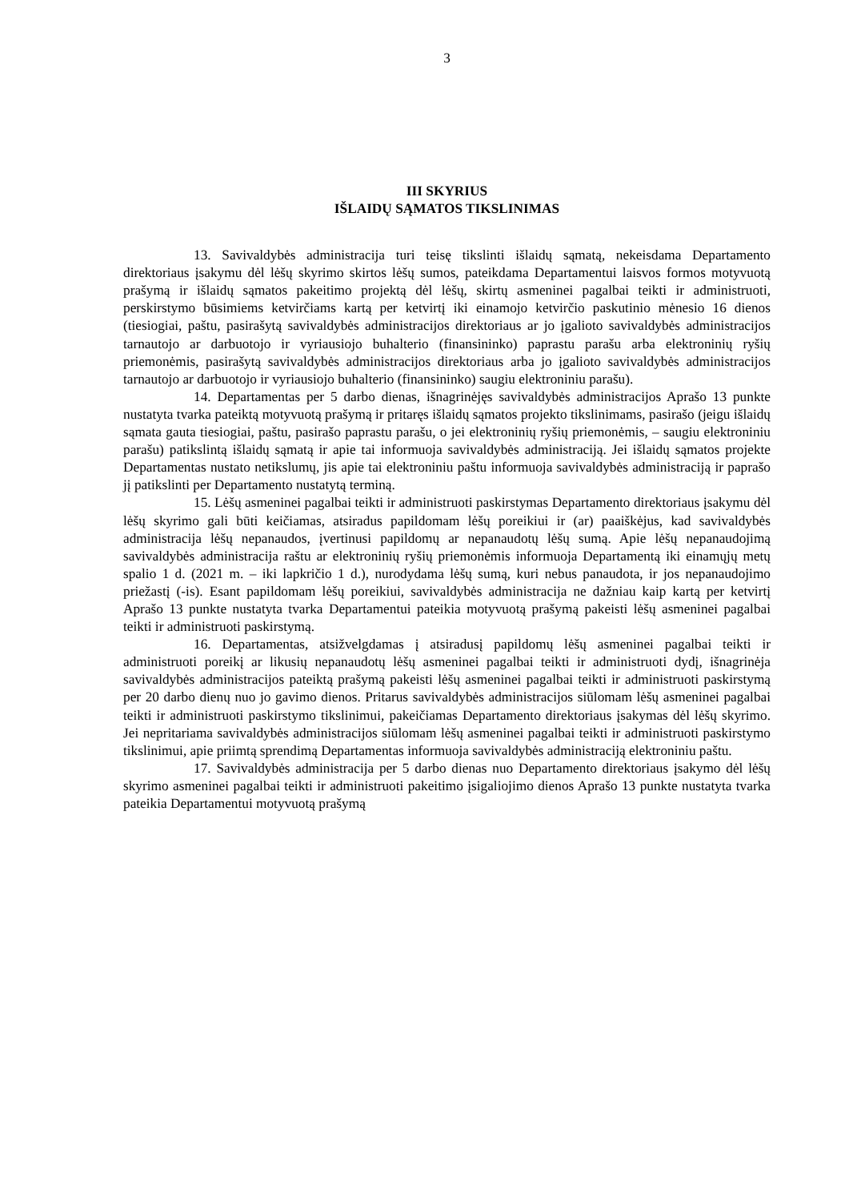3
III SKYRIUS
IŠLAIDŲ SĄMATOS TIKSLINIMAS
13. Savivaldybės administracija turi teisę tikslinti išlaidų sąmatą, nekeisdama Departamento direktoriaus įsakymu dėl lėšų skyrimo skirtos lėšų sumos, pateikdama Departamentui laisvos formos motyvuotą prašymą ir išlaidų sąmatos pakeitimo projektą dėl lėšų, skirtų asmeninei pagalbai teikti ir administruoti, perskirstymo būsimiems ketvirčiams kartą per ketvirtį iki einamojo ketvirčio paskutinio mėnesio 16 dienos (tiesiogiai, paštu, pasirašytą savivaldybės administracijos direktoriaus ar jo įgalioto savivaldybės administracijos tarnautojo ar darbuotojo ir vyriausiojo buhalterio (finansininko) paprastu parašu arba elektroninių ryšių priemonėmis, pasirašytą savivaldybės administracijos direktoriaus arba jo įgalioto savivaldybės administracijos tarnautojo ar darbuotojo ir vyriausiojo buhalterio (finansininko) saugiu elektroniniu parašu).
14. Departamentas per 5 darbo dienas, išnagrinėjęs savivaldybės administracijos Aprašo 13 punkte nustatyta tvarka pateiktą motyvuotą prašymą ir pritaręs išlaidų sąmatos projekto tikslinimams, pasirašo (jeigu išlaidų sąmata gauta tiesiogiai, paštu, pasirašo paprastu parašu, o jei elektroninių ryšių priemonėmis, – saugiu elektroniniu parašu) patikslintą išlaidų sąmatą ir apie tai informuoja savivaldybės administraciją. Jei išlaidų sąmatos projekte Departamentas nustato netikslumų, jis apie tai elektroniniu paštu informuoja savivaldybės administraciją ir paprašo jį patikslinti per Departamento nustatytą terminą.
15. Lėšų asmeninei pagalbai teikti ir administruoti paskirstymas Departamento direktoriaus įsakymu dėl lėšų skyrimo gali būti keičiamas, atsiradus papildomam lėšų poreikiui ir (ar) paaiškėjus, kad savivaldybės administracija lėšų nepanaudos, įvertinusi papildomų ar nepanaudotų lėšų sumą. Apie lėšų nepanaudojimą savivaldybės administracija raštu ar elektroninių ryšių priemonėmis informuoja Departamentą iki einamųjų metų spalio 1 d. (2021 m. – iki lapkričio 1 d.), nurodydama lėšų sumą, kuri nebus panaudota, ir jos nepanaudojimo priežastį (-is). Esant papildomam lėšų poreikiui, savivaldybės administracija ne dažniau kaip kartą per ketvirtį Aprašo 13 punkte nustatyta tvarka Departamentui pateikia motyvuotą prašymą pakeisti lėšų asmeninei pagalbai teikti ir administruoti paskirstymą.
16. Departamentas, atsižvelgdamas į atsiradusį papildomų lėšų asmeninei pagalbai teikti ir administruoti poreikį ar likusių nepanaudotų lėšų asmeninei pagalbai teikti ir administruoti dydį, išnagrinėja savivaldybės administracijos pateiktą prašymą pakeisti lėšų asmeninei pagalbai teikti ir administruoti paskirstymą per 20 darbo dienų nuo jo gavimo dienos. Pritarus savivaldybės administracijos siūlomam lėšų asmeninei pagalbai teikti ir administruoti paskirstymo tikslinimui, pakeičiamas Departamento direktoriaus įsakymas dėl lėšų skyrimo. Jei nepritariama savivaldybės administracijos siūlomam lėšų asmeninei pagalbai teikti ir administruoti paskirstymo tikslinimui, apie priimtą sprendimą Departamentas informuoja savivaldybės administraciją elektroniniu paštu.
17. Savivaldybės administracija per 5 darbo dienas nuo Departamento direktoriaus įsakymo dėl lėšų skyrimo asmeninei pagalbai teikti ir administruoti pakeitimo įsigaliojimo dienos Aprašo 13 punkte nustatyta tvarka pateikia Departamentui motyvuotą prašymą